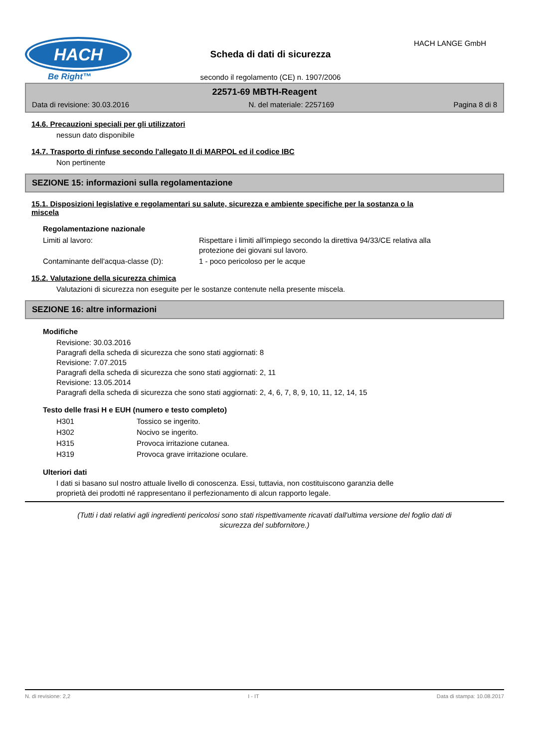HACH
Be Right™
HACH LANGE GmbH
Scheda di dati di sicurezza
secondo il regolamento (CE) n. 1907/2006
22571-69 MBTH-Reagent
Data di revisione: 30.03.2016 N. del materiale: 2257169 Pagina 8 di 8
14.6. Precauzioni speciali per gli utilizzatori
nessun dato disponibile
14.7. Trasporto di rinfuse secondo l'allegato II di MARPOL ed il codice IBC
Non pertinente
SEZIONE 15: informazioni sulla regolamentazione
15.1. Disposizioni legislative e regolamentari su salute, sicurezza e ambiente specifiche per la sostanza o la
miscela
Regolamentazione nazionale
| Limiti al lavoro: | Rispettare i limiti all'impiego secondo la direttiva 94/33/CE relativa alla protezione dei giovani sul lavoro. |
| Contaminante dell'acqua-classe (D): | 1 - poco pericoloso per le acque |
15.2. Valutazione della sicurezza chimica
Valutazioni di sicurezza non eseguite per le sostanze contenute nella presente miscela.
SEZIONE 16: altre informazioni
Modifiche
Revisione: 30.03.2016
Paragrafi della scheda di sicurezza che sono stati aggiornati: 8
Revisione: 7.07.2015
Paragrafi della scheda di sicurezza che sono stati aggiornati: 2, 11
Revisione: 13.05.2014
Paragrafi della scheda di sicurezza che sono stati aggiornati: 2, 4, 6, 7, 8, 9, 10, 11, 12, 14, 15
Testo delle frasi H e EUH (numero e testo completo)
| H301 | Tossico se ingerito. |
| H302 | Nocivo se ingerito. |
| H315 | Provoca irritazione cutanea. |
| H319 | Provoca grave irritazione oculare. |
Ulteriori dati
I dati si basano sul nostro attuale livello di conoscenza. Essi, tuttavia, non costituiscono garanzia delle
proprietà dei prodotti né rappresentano il perfezionamento di alcun rapporto legale.
(Tutti i dati relativi agli ingredienti pericolosi sono stati rispettivamente ricavati dall'ultima versione del foglio dati di
sicurezza del subfornitore.)
N. di revisione: 2,2 I - IT Data di stampa: 10.08.2017